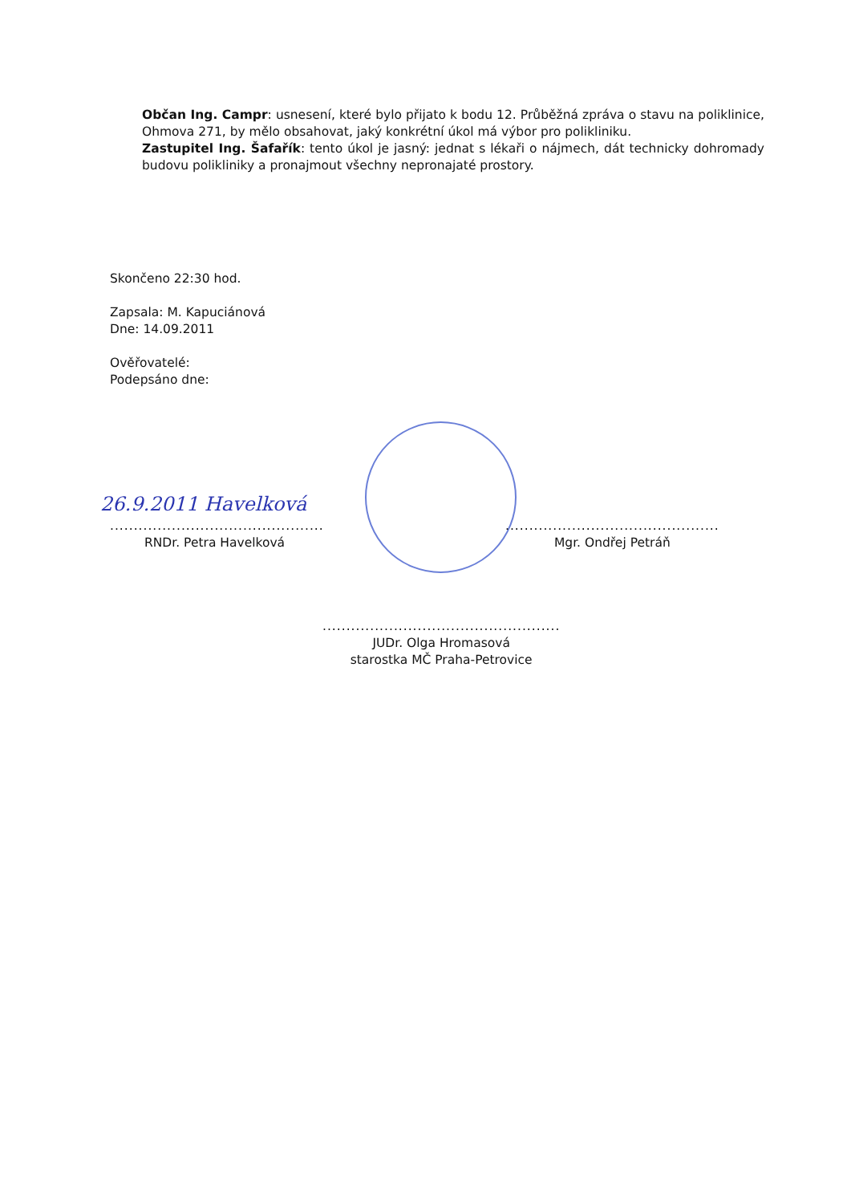Občan Ing. Campr: usnesení, které bylo přijato k bodu 12. Průběžná zpráva o stavu na poliklinice, Ohmova 271, by mělo obsahovat, jaký konkrétní úkol má výbor pro polikliniku.
Zastupitel Ing. Šafařík: tento úkol je jasný: jednat s lékaři o nájmech, dát technicky dohromady budovu polikliniky a pronajmout všechny nepronajaté prostory.
Skončeno 22:30 hod.
Zapsala: M. Kapuciánová
Dne: 14.09.2011
Ověřovatelé:
Podepsáno dne:
26.9.2011 Havelková
.............................................
RNDr. Petra Havelková
.............................................
Mgr. Ondřej Petráň
..................................................
JUDr. Olga Hromasová
starostka MČ Praha-Petrovice